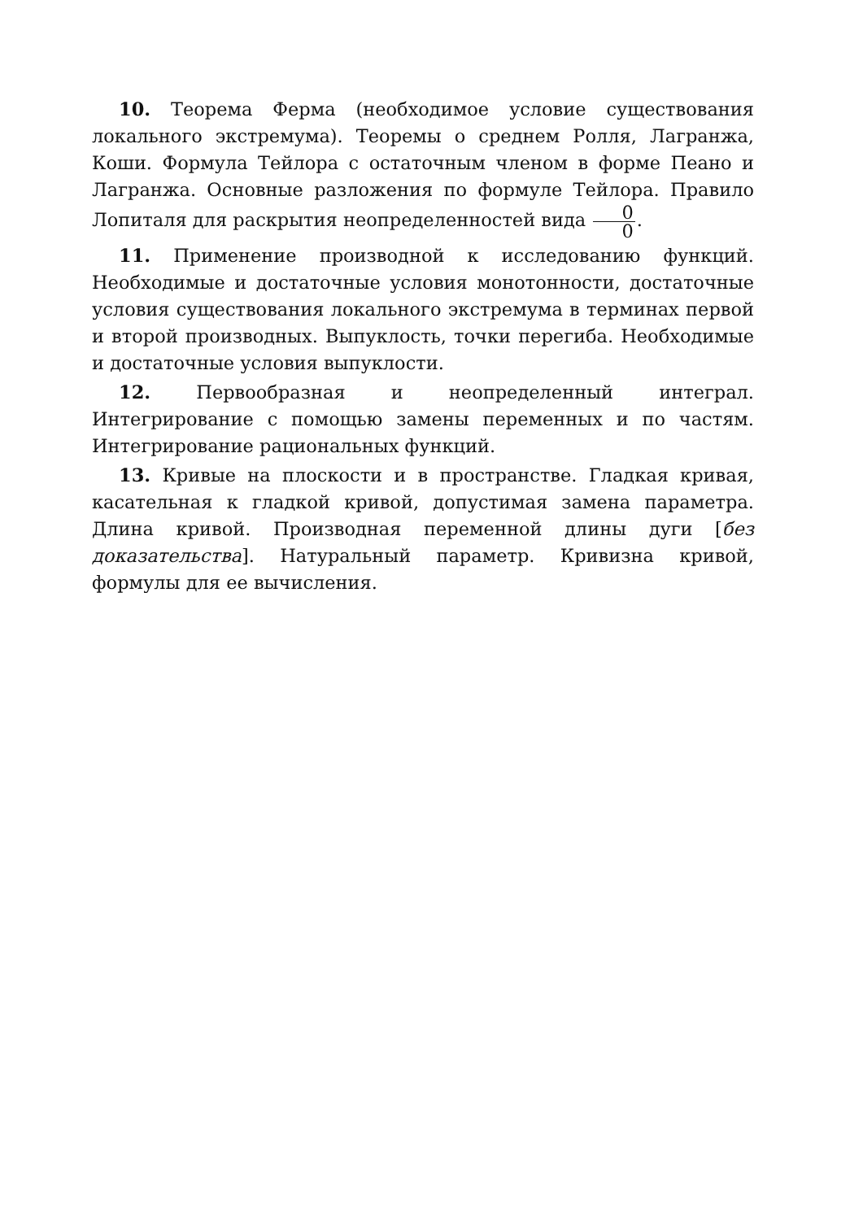10. Теорема Ферма (необходимое условие существования локального экстремума). Теоремы о среднем Ролля, Лагранжа, Коши. Формула Тейлора с остаточным членом в форме Пеано и Лагранжа. Основные разложения по формуле Тейлора. Правило Лопиталя для раскрытия неопределенностей вида 0 0.
11. Применение производной к исследованию функций. Необходимые и достаточные условия монотонности, достаточные условия существования локального экстремума в терминах первой и второй производных. Выпуклость, точки перегиба. Необходимые и достаточные условия выпуклости.
12. Первообразная и неопределенный интеграл. Интегрирование с помощью замены переменных и по частям. Интегрирование рациональных функций.
13. Кривые на плоскости и в пространстве. Гладкая кривая, касательная к гладкой кривой, допустимая замена параметра. Длина кривой. Производная переменной длины дуги [без доказательства]. Натуральный параметр. Кривизна кривой, формулы для ее вычисления.